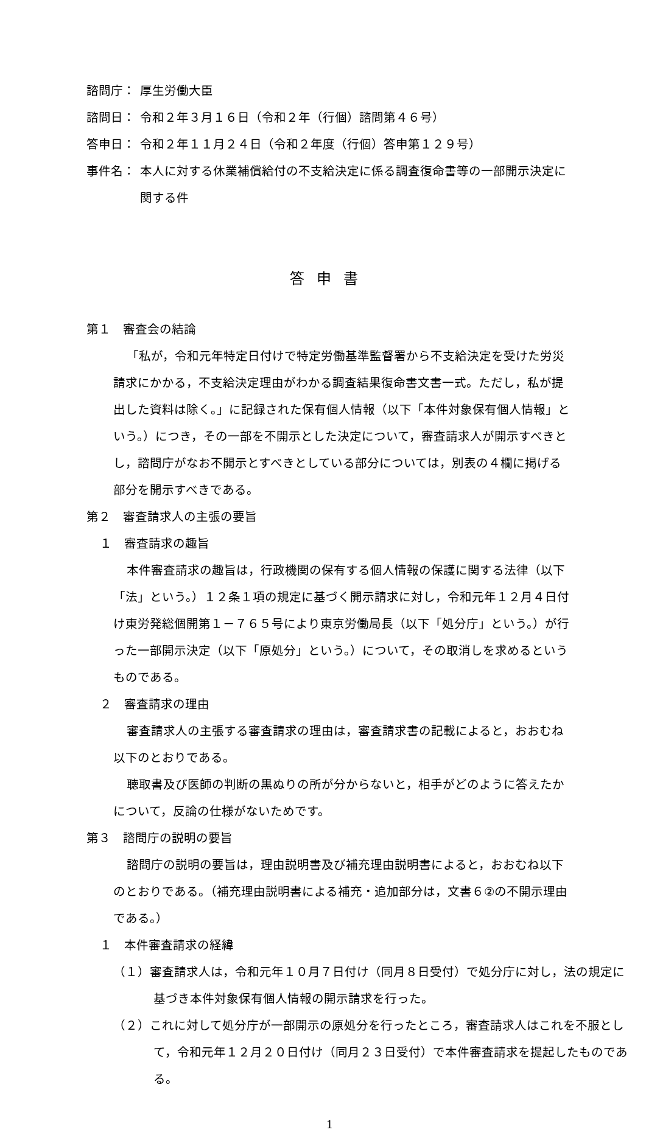諮問庁： 厚生労働大臣
諮問日： 令和２年３月１６日（令和２年（行個）諮問第４６号）
答申日： 令和２年１１月２４日（令和２年度（行個）答申第１２９号）
事件名： 本人に対する休業補償給付の不支給決定に係る調査復命書等の一部開示決定に関する件
答申書
第１　審査会の結論
「私が，令和元年特定日付けで特定労働基準監督署から不支給決定を受けた労災請求にかかる，不支給決定理由がわかる調査結果復命書文書一式。ただし，私が提出した資料は除く。」に記録された保有個人情報（以下「本件対象保有個人情報」という。）につき，その一部を不開示とした決定について，審査請求人が開示すべきとし，諮問庁がなお不開示とすべきとしている部分については，別表の４欄に掲げる部分を開示すべきである。
第２　審査請求人の主張の要旨
１　審査請求の趣旨
本件審査請求の趣旨は，行政機関の保有する個人情報の保護に関する法律（以下「法」という。）１２条１項の規定に基づく開示請求に対し，令和元年１２月４日付け東労発総個開第１－７６５号により東京労働局長（以下「処分庁」という。）が行った一部開示決定（以下「原処分」という。）について，その取消しを求めるというものである。
２　審査請求の理由
審査請求人の主張する審査請求の理由は，審査請求書の記載によると，おおむね以下のとおりである。
聴取書及び医師の判断の黒ぬりの所が分からないと，相手がどのように答えたかについて，反論の仕様がないためです。
第３　諮問庁の説明の要旨
諮問庁の説明の要旨は，理由説明書及び補充理由説明書によると，おおむね以下のとおりである。（補充理由説明書による補充・追加部分は，文書６②の不開示理由である。）
１　本件審査請求の経緯
（１）審査請求人は，令和元年１０月７日付け（同月８日受付）で処分庁に対し，法の規定に基づき本件対象保有個人情報の開示請求を行った。
（２）これに対して処分庁が一部開示の原処分を行ったところ，審査請求人はこれを不服として，令和元年１２月２０日付け（同月２３日受付）で本件審査請求を提起したものである。
1